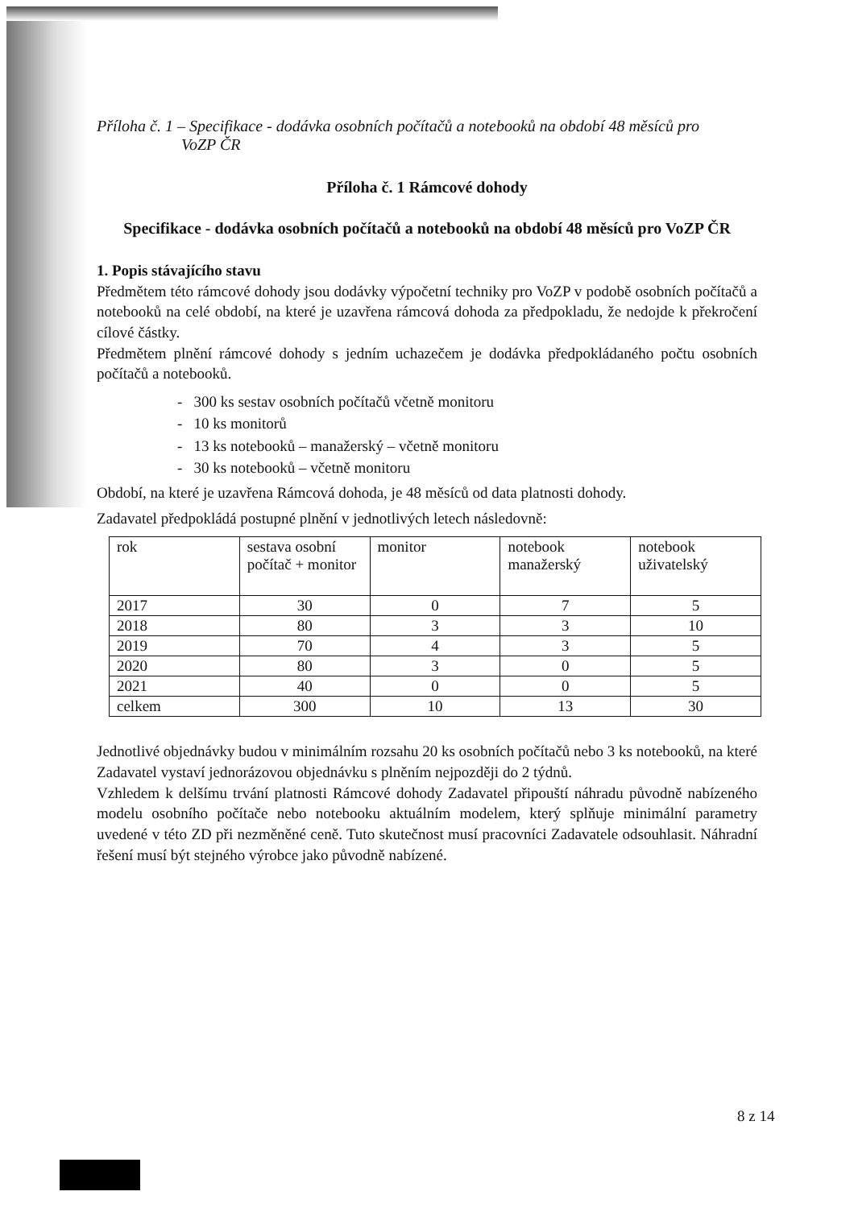Příloha č. 1 – Specifikace - dodávka osobních počítačů a notebooků na období 48 měsíců pro
VoZP ČR
Příloha č. 1 Rámcové dohody
Specifikace - dodávka osobních počítačů a notebooků na období 48 měsíců pro VoZP ČR
1. Popis stávajícího stavu
Předmětem této rámcové dohody jsou dodávky výpočetní techniky pro VoZP v podobě osobních počítačů a notebooků na celé období, na které je uzavřena rámcová dohoda za předpokladu, že nedojde k překročení cílové částky.
Předmětem plnění rámcové dohody s jedním uchazečem je dodávka předpokládaného počtu osobních počítačů a notebooků.
- 300 ks sestav osobních počítačů včetně monitoru
- 10 ks monitorů
- 13 ks notebooků – manažerský – včetně monitoru
- 30 ks notebooků – včetně monitoru
Období, na které je uzavřena Rámcová dohoda, je 48 měsíců od data platnosti dohody.
Zadavatel předpokládá postupné plnění v jednotlivých letech následovně:
| rok | sestava osobní počítač + monitor | monitor | notebook manažerský | notebook uživatelský |
| 2017 | 30 | 0 | 7 | 5 |
| 2018 | 80 | 3 | 3 | 10 |
| 2019 | 70 | 4 | 3 | 5 |
| 2020 | 80 | 3 | 0 | 5 |
| 2021 | 40 | 0 | 0 | 5 |
| celkem | 300 | 10 | 13 | 30 |
Jednotlivé objednávky budou v minimálním rozsahu 20 ks osobních počítačů nebo 3 ks notebooků, na které Zadavatel vystaví jednorázovou objednávku s plněním nejpozději do 2 týdnů.
Vzhledem k delšímu trvání platnosti Rámcové dohody Zadavatel připouští náhradu původně nabízeného modelu osobního počítače nebo notebooku aktuálním modelem, který splňuje minimální parametry uvedené v této ZD při nezměněné ceně. Tuto skutečnost musí pracovníci Zadavatele odsouhlasit. Náhradní řešení musí být stejného výrobce jako původně nabízené.
8 z 14